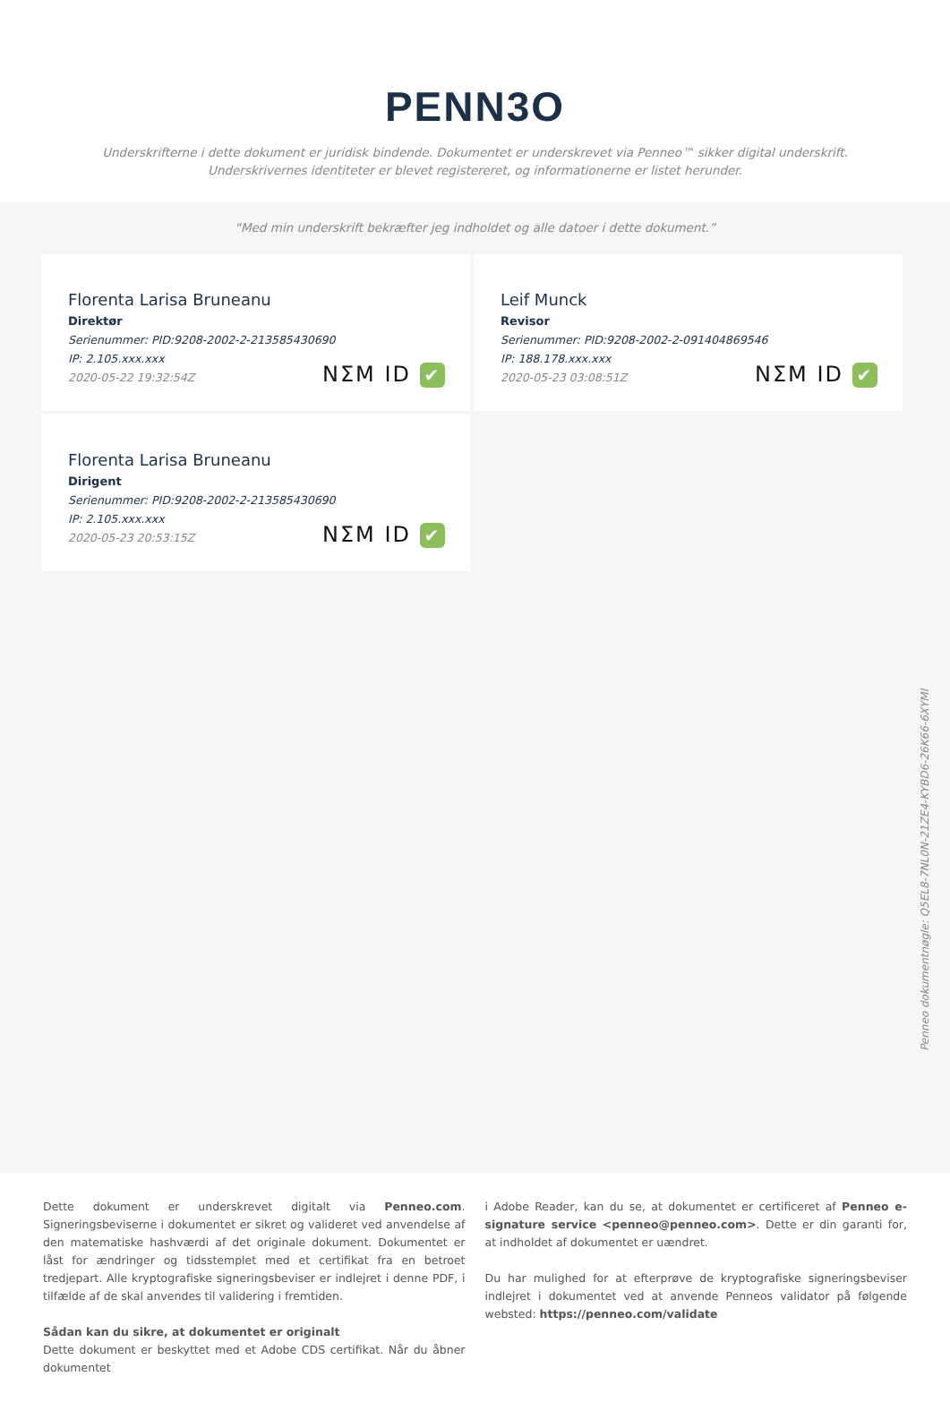PENN3O
Underskrifterne i dette dokument er juridisk bindende. Dokumentet er underskrevet via Penneo™ sikker digital underskrift.
Underskrivernes identiteter er blevet registereret, og informationerne er listet herunder.
“Med min underskrift bekræfter jeg indholdet og alle datoer i dette dokument.”
Florenta Larisa Bruneanu
Direktør
Serienummer: PID:9208-2002-2-213585430690
IP: 2.105.xxx.xxx
2020-05-22 19:32:54Z
NΣM ID ✔
Leif Munck
Revisor
Serienummer: PID:9208-2002-2-091404869546
IP: 188.178.xxx.xxx
2020-05-23 03:08:51Z
NΣM ID ✔
Florenta Larisa Bruneanu
Dirigent
Serienummer: PID:9208-2002-2-213585430690
IP: 2.105.xxx.xxx
2020-05-23 20:53:15Z
NΣM ID ✔
Penneo dokumentnøgle: Q5EL8-7NL0N-21ZE4-KYBD6-26K66-6XYMI
Dette dokument er underskrevet digitalt via Penneo.com. Signeringsbeviserne i dokumentet er sikret og valideret ved anvendelse af den matematiske hashværdi af det originale dokument. Dokumentet er låst for ændringer og tidsstemplet med et certifikat fra en betroet tredjepart. Alle kryptografiske signeringsbeviser er indlejret i denne PDF, i tilfælde af de skal anvendes til validering i fremtiden.
Sådan kan du sikre, at dokumentet er originalt
Dette dokument er beskyttet med et Adobe CDS certifikat. Når du åbner dokumentet
i Adobe Reader, kan du se, at dokumentet er certificeret af Penneo e-signature service <penneo@penneo.com>. Dette er din garanti for, at indholdet af dokumentet er uændret.
Du har mulighed for at efterprøve de kryptografiske signeringsbeviser indlejret i dokumentet ved at anvende Penneos validator på følgende websted: https://penneo.com/validate